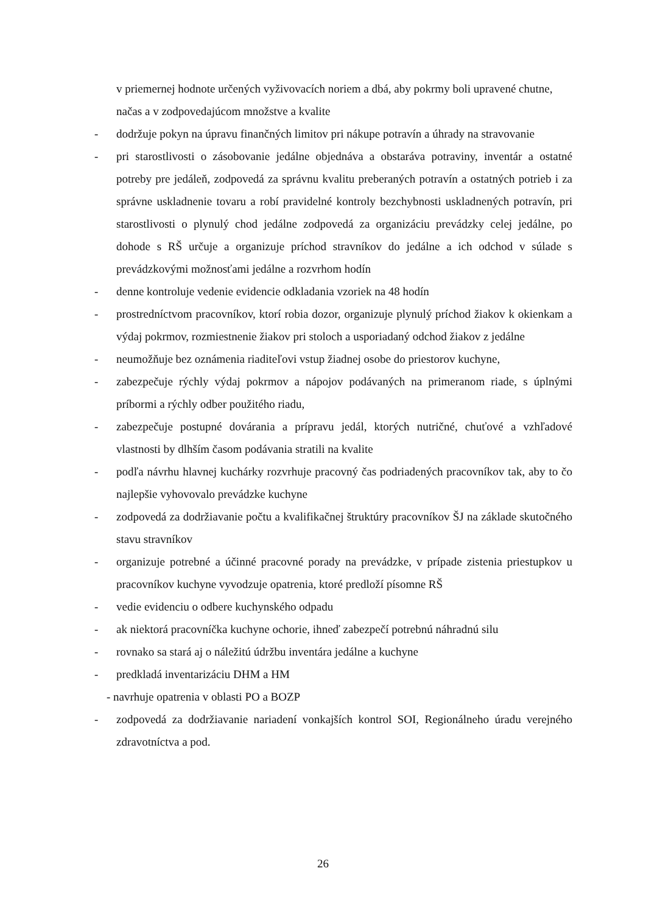v priemernej hodnote určených vyživovacích noriem a dbá, aby pokrmy boli upravené chutne, načas a v zodpovedajúcom množstve a kvalite
- dodržuje pokyn na úpravu finančných limitov pri nákupe potravín a úhrady na stravovanie
- pri starostlivosti o zásobovanie jedálne objednáva a obstaráva potraviny, inventár a ostatné potreby pre jedáleň, zodpovedá za správnu kvalitu preberaných potravín a ostatných potrieb i za správne uskladnenie tovaru a robí pravidelné kontroly bezchybnosti uskladnených potravín, pri starostlivosti o plynulý chod jedálne zodpovedá za organizáciu prevádzky celej jedálne, po dohode s RŠ určuje a organizuje príchod stravníkov do jedálne a ich odchod v súlade s prevádzkovými možnosťami jedálne a rozvrhom hodín
- denne kontroluje vedenie evidencie odkladania vzoriek na 48 hodín
- prostredníctvom pracovníkov, ktorí robia dozor, organizuje plynulý príchod žiakov k okienkam a výdaj pokrmov, rozmiestnenie žiakov pri stoloch a usporiadaný odchod žiakov z jedálne
- neumožňuje bez oznámenia riaditeľovi vstup žiadnej osobe do priestorov kuchyne,
- zabezpečuje rýchly výdaj pokrmov a nápojov podávaných na primeranom riade, s úplnými príbormi a rýchly odber použitého riadu,
- zabezpečuje postupné dovárania a prípravu jedál, ktorých nutričné, chuťové a vzhľadové vlastnosti by dlhším časom podávania stratili na kvalite
- podľa návrhu hlavnej kuchárky rozvrhuje pracovný čas podriadených pracovníkov tak, aby to čo najlepšie vyhovovalo prevádzke kuchyne
- zodpovedá za dodržiavanie počtu a kvalifikačnej štruktúry pracovníkov ŠJ na základe skutočného stavu stravníkov
- organizuje potrebné a účinné pracovné porady na prevádzke, v prípade zistenia priestupkov u pracovníkov kuchyne vyvodzuje opatrenia, ktoré predloží písomne RŠ
- vedie evidenciu o odbere kuchynského odpadu
- ak niektorá pracovníčka kuchyne ochorie, ihneď zabezpečí potrebnú náhradnú silu
- rovnako sa stará aj o náležitú údržbu inventára jedálne a kuchyne
- predkladá inventarizáciu DHM a HM
- navrhuje opatrenia v oblasti PO a BOZP
- zodpovedá za dodržiavanie nariadení vonkajších kontrol SOI, Regionálneho úradu verejného zdravotníctva a pod.
26